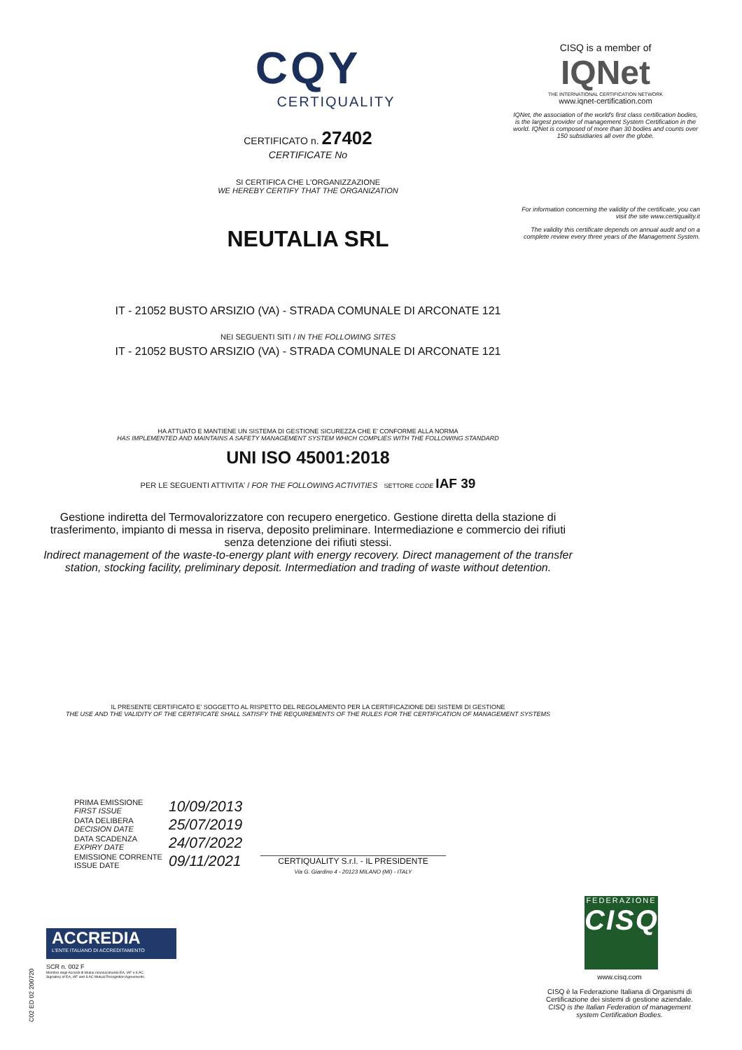CQY
CERTIQUALITY
CERTIFICATO n. 27402
CERTIFICATE No
SI CERTIFICA CHE L'ORGANIZZAZIONE
WE HEREBY CERTIFY THAT THE ORGANIZATION
NEUTALIA SRL
IT - 21052 BUSTO ARSIZIO (VA) - STRADA COMUNALE DI ARCONATE 121
NEI SEGUENTI SITI / IN THE FOLLOWING SITES
IT - 21052 BUSTO ARSIZIO (VA) - STRADA COMUNALE DI ARCONATE 121
HA ATTUATO E MANTIENE UN SISTEMA DI GESTIONE SICUREZZA CHE E' CONFORME ALLA NORMA
HAS IMPLEMENTED AND MAINTAINS A SAFETY MANAGEMENT SYSTEM WHICH COMPLIES WITH THE FOLLOWING STANDARD
UNI ISO 45001:2018
PER LE SEGUENTI ATTIVITA' / FOR THE FOLLOWING ACTIVITIES SETTORE CODE IAF 39
Gestione indiretta del Termovalorizzatore con recupero energetico. Gestione diretta della stazione di trasferimento, impianto di messa in riserva, deposito preliminare. Intermediazione e commercio dei rifiuti senza detenzione dei rifiuti stessi.
Indirect management of the waste-to-energy plant with energy recovery. Direct management of the transfer station, stocking facility, preliminary deposit. Intermediation and trading of waste without detention.
IL PRESENTE CERTIFICATO E' SOGGETTO AL RISPETTO DEL REGOLAMENTO PER LA CERTIFICAZIONE DEI SISTEMI DI GESTIONE
THE USE AND THE VALIDITY OF THE CERTIFICATE SHALL SATISFY THE REQUIREMENTS OF THE RULES FOR THE CERTIFICATION OF MANAGEMENT SYSTEMS
CISQ is a member of
IQNet
THE INTERNATIONAL CERTIFICATION NETWORK
www.iqnet-certification.com
IQNet, the association of the world's first class certification bodies, is the largest provider of management System Certification in the world. IQNet is composed of more than 30 bodies and counts over 150 subsidiaries all over the globe.
For information concerning the validity of the certificate, you can visit the site www.certiquality.it
The validity this certificate depends on annual audit and on a complete review every three years of the Management System.
PRIMA EMISSIONE
FIRST ISSUE
10/09/2013
DATA DELIBERA
DECISION DATE
25/07/2019
DATA SCADENZA
EXPIRY DATE
24/07/2022
EMISSIONE CORRENTE
ISSUE DATE
09/11/2021
CERTIQUALITY S.r.l. - IL PRESIDENTE
Via G. Giardino 4 - 20123 MILANO (MI) - ITALY
ACCREDIA
L'ENTE ITALIANO DI ACCREDITAMENTO
SCR n. 002 F
Membro degli Accordi di Mutuo riconoscimento EA, IAF e ILAC.
Signatory of EA, IAF and ILAC Mutual Recognition Agreements.
C02 ED 02 200720
FEDERAZIONE
CISQ
www.cisq.com
CISQ è la Federazione Italiana di Organismi di Certificazione dei sistemi di gestione aziendale.
CISQ is the Italian Federation of management system Certification Bodies.